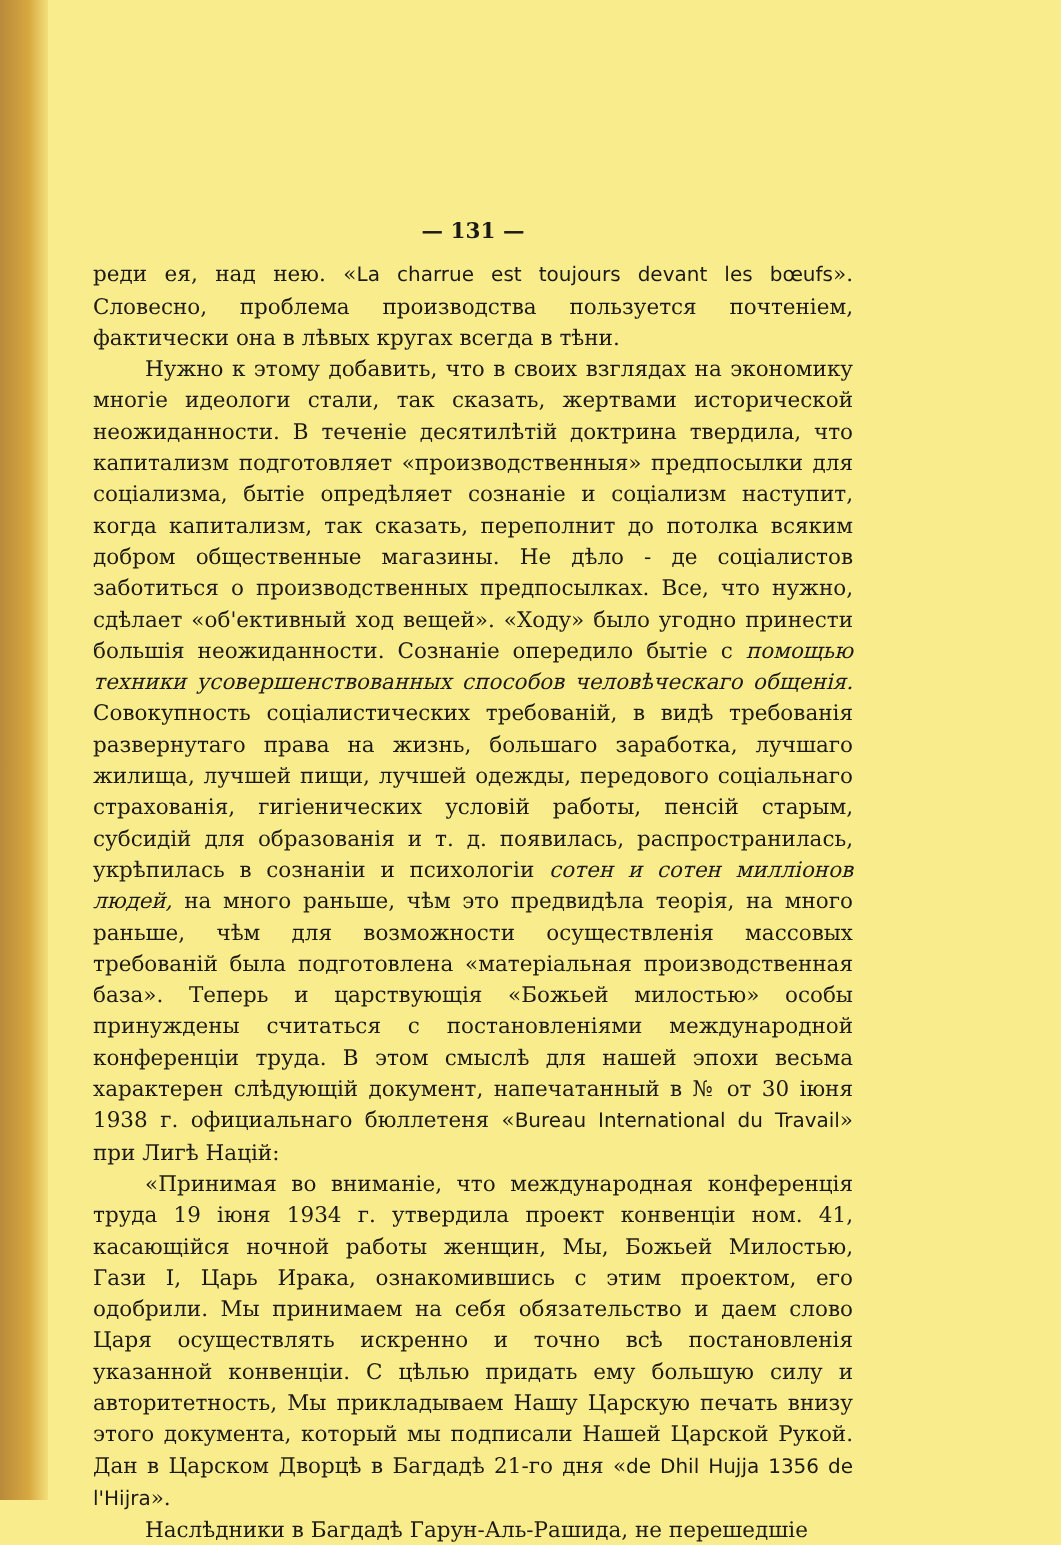— 131 —
реди ея, над нею. «La charrue est toujours devant les bœufs». Словесно, проблема производства пользуется почтеніем, фактически она в лѣвых кругах всегда в тѣни.
Нужно к этому добавить, что в своих взглядах на экономику многіе идеологи стали, так сказать, жертвами исторической неожиданности. В теченіе десятилѣтій доктрина твердила, что капитализм подготовляет «производственныя» предпосылки для соціализма, бытіе опредѣляет сознаніе и соціализм наступит, когда капитализм, так сказать, переполнит до потолка всяким добром общественные магазины. Не дѣло - де соціалистов заботиться о производственных предпосылках. Все, что нужно, сдѣлает «об'ективный ход вещей». «Ходу» было угодно принести большія неожиданности. Сознаніе опередило бытіе с помощью техники усовершенствованных способов человѣческаго общенія. Совокупность соціалистических требованій, в видѣ требованія развернутаго права на жизнь, большаго заработка, лучшаго жилища, лучшей пищи, лучшей одежды, передового соціальнаго страхованія, гигіенических условій работы, пенсій старым, субсидій для образованія и т. д. появилась, распространилась, укрѣпилась в сознаніи и психологіи сотен и сотен милліонов людей, на много раньше, чѣм это предвидѣла теорія, на много раньше, чѣм для возможности осуществленія массовых требованій была подготовлена «матеріальная производственная база». Теперь и царствующія «Божьей милостью» особы принуждены считаться с постановленіями международной конференціи труда. В этом смыслѣ для нашей эпохи весьма характерен слѣдующій документ, напечатанный в № от 30 іюня 1938 г. официальнаго бюллетеня «Bureau International du Travail» при Лигѣ Націй:
«Принимая во вниманіе, что международная конференція труда 19 іюня 1934 г. утвердила проект конвенціи ном. 41, касающійся ночной работы женщин, Мы, Божьей Милостью, Гази I, Царь Ирака, ознакомившись с этим проектом, его одобрили. Мы принимаем на себя обязательство и даем слово Царя осуществлять искренно и точно всѣ постановленія указанной конвенціи. С цѣлью придать ему большую силу и авторитетность, Мы прикладываем Нашу Царскую печать внизу этого документа, который мы подписали Нашей Царской Рукой. Дан в Царском Дворцѣ в Багдадѣ 21-го дня «de Dhil Hujja 1356 de l'Hijra».
Наслѣдники в Багдадѣ Гарун-Аль-Рашида, не перешедшіе